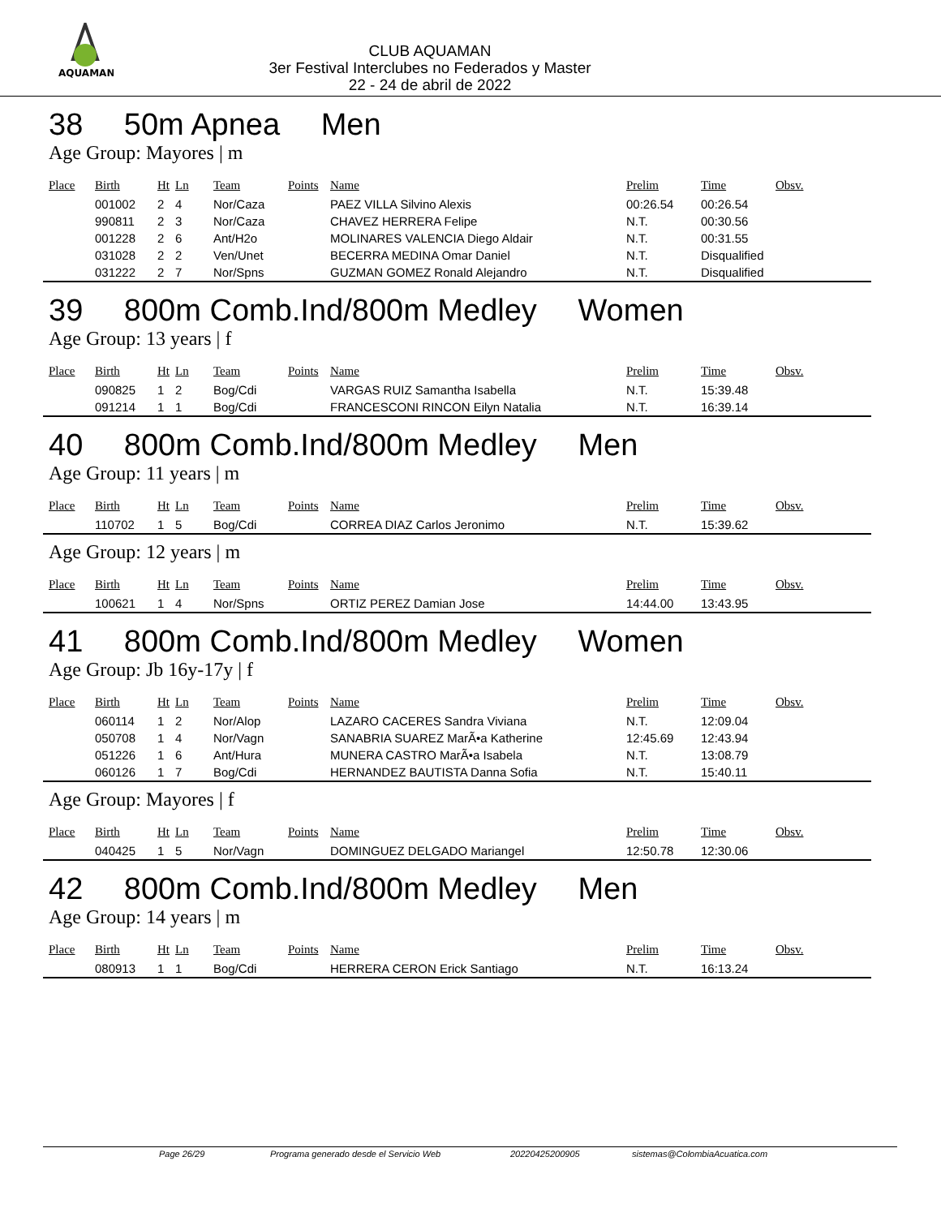AQUAMAN
CLUB AQUAMAN
3er Festival Interclubes no Federados y Master
22 - 24 de abril de 2022
38 50m Apnea Men
Age Group: Mayores | m
| Place | Birth | Ht | Ln | Team | Points | Name | Prelim | Time | Obsv. |
| --- | --- | --- | --- | --- | --- | --- | --- | --- | --- |
| | 001002 | 2 | 4 | Nor/Caza | | PAEZ VILLA Silvino Alexis | 00:26.54 | 00:26.54 | |
| | 990811 | 2 | 3 | Nor/Caza | | CHAVEZ HERRERA Felipe | N.T. | 00:30.56 | |
| | 001228 | 2 | 6 | Ant/H2o | | MOLINARES VALENCIA Diego Aldair | N.T. | 00:31.55 | |
| | 031028 | 2 | 2 | Ven/Unet | | BECERRA MEDINA Omar Daniel | N.T. | Disqualified | |
| | 031222 | 2 | 7 | Nor/Spns | | GUZMAN GOMEZ Ronald Alejandro | N.T. | Disqualified | |
39 800m Comb.Ind/800m Medley Women
Age Group: 13 years | f
| Place | Birth | Ht | Ln | Team | Points | Name | Prelim | Time | Obsv. |
| --- | --- | --- | --- | --- | --- | --- | --- | --- | --- |
| | 090825 | 1 | 2 | Bog/Cdi | | VARGAS RUIZ Samantha Isabella | N.T. | 15:39.48 | |
| | 091214 | 1 | 1 | Bog/Cdi | | FRANCESCONI RINCON Eilyn Natalia | N.T. | 16:39.14 | |
40 800m Comb.Ind/800m Medley Men
Age Group: 11 years | m
| Place | Birth | Ht | Ln | Team | Points | Name | Prelim | Time | Obsv. |
| --- | --- | --- | --- | --- | --- | --- | --- | --- | --- |
| | 110702 | 1 | 5 | Bog/Cdi | | CORREA DIAZ Carlos Jeronimo | N.T. | 15:39.62 | |
Age Group: 12 years | m
| Place | Birth | Ht | Ln | Team | Points | Name | Prelim | Time | Obsv. |
| --- | --- | --- | --- | --- | --- | --- | --- | --- | --- |
| | 100621 | 1 | 4 | Nor/Spns | | ORTIZ PEREZ Damian Jose | 14:44.00 | 13:43.95 | |
41 800m Comb.Ind/800m Medley Women
Age Group: Jb 16y-17y | f
| Place | Birth | Ht | Ln | Team | Points | Name | Prelim | Time | Obsv. |
| --- | --- | --- | --- | --- | --- | --- | --- | --- | --- |
| | 060114 | 1 | 2 | Nor/Alop | | LAZARO CACERES Sandra Viviana | N.T. | 12:09.04 | |
| | 050708 | 1 | 4 | Nor/Vagn | | SANABRIA SUAREZ MarÃ•a Katherine | 12:45.69 | 12:43.94 | |
| | 051226 | 1 | 6 | Ant/Hura | | MUNERA CASTRO MarÃ•a Isabela | N.T. | 13:08.79 | |
| | 060126 | 1 | 7 | Bog/Cdi | | HERNANDEZ BAUTISTA Danna Sofia | N.T. | 15:40.11 | |
Age Group: Mayores | f
| Place | Birth | Ht | Ln | Team | Points | Name | Prelim | Time | Obsv. |
| --- | --- | --- | --- | --- | --- | --- | --- | --- | --- |
| | 040425 | 1 | 5 | Nor/Vagn | | DOMINGUEZ DELGADO Mariangel | 12:50.78 | 12:30.06 | |
42 800m Comb.Ind/800m Medley Men
Age Group: 14 years | m
| Place | Birth | Ht | Ln | Team | Points | Name | Prelim | Time | Obsv. |
| --- | --- | --- | --- | --- | --- | --- | --- | --- | --- |
| | 080913 | 1 | 1 | Bog/Cdi | | HERRERA CERON Erick Santiago | N.T. | 16:13.24 | |
Page 26/29 Programa generado desde el Servicio Web 20220425200905 sistemas@ColombiaAcuatica.com